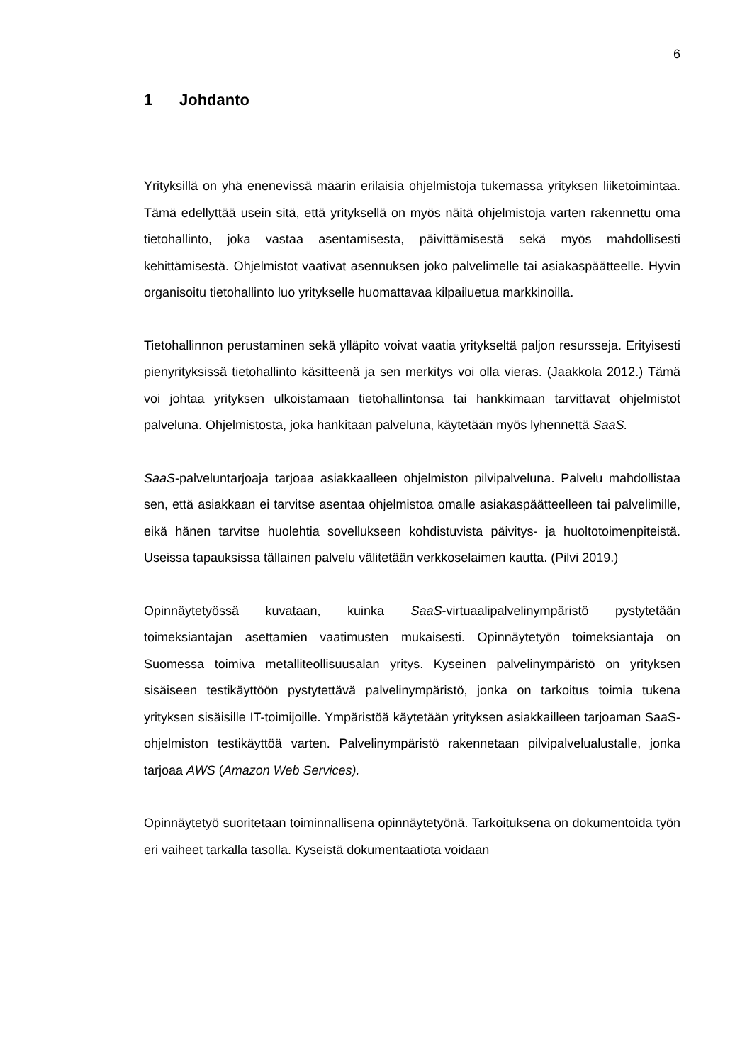6
1 Johdanto
Yrityksillä on yhä enenevissä määrin erilaisia ohjelmistoja tukemassa yrityksen liiketoimintaa. Tämä edellyttää usein sitä, että yrityksellä on myös näitä ohjelmistoja varten rakennettu oma tietohallinto, joka vastaa asentamisesta, päivittämisestä sekä myös mahdollisesti kehittämisestä. Ohjelmistot vaativat asennuksen joko palvelimelle tai asiakaspäätteelle. Hyvin organisoitu tietohallinto luo yritykselle huomattavaa kilpailuetua markkinoilla.
Tietohallinnon perustaminen sekä ylläpito voivat vaatia yritykseltä paljon resursseja. Erityisesti pienyrityksissä tietohallinto käsitteenä ja sen merkitys voi olla vieras. (Jaakkola 2012.) Tämä voi johtaa yrityksen ulkoistamaan tietohallintonsa tai hankkimaan tarvittavat ohjelmistot palveluna. Ohjelmistosta, joka hankitaan palveluna, käytetään myös lyhennettä SaaS.
SaaS-palveluntarjoaja tarjoaa asiakkaalleen ohjelmiston pilvipalveluna. Palvelu mahdollistaa sen, että asiakkaan ei tarvitse asentaa ohjelmistoa omalle asiakaspäätteelleen tai palvelimille, eikä hänen tarvitse huolehtia sovellukseen kohdistuvista päivitys- ja huoltotoimenpiteistä. Useissa tapauksissa tällainen palvelu välitetään verkkoselaimen kautta. (Pilvi 2019.)
Opinnäytetyössä kuvataan, kuinka SaaS-virtuaalipalvelinympäristö pystytetään toimeksiantajan asettamien vaatimusten mukaisesti. Opinnäytetyön toimeksiantaja on Suomessa toimiva metalliteollisuusalan yritys. Kyseinen palvelinympäristö on yrityksen sisäiseen testikäyttöön pystytettävä palvelinympäristö, jonka on tarkoitus toimia tukena yrityksen sisäisille IT-toimijoille. Ympäristöä käytetään yrityksen asiakkailleen tarjoaman SaaS-ohjelmiston testikäyttöä varten. Palvelinympäristö rakennetaan pilvipalvelualustalle, jonka tarjoaa AWS (Amazon Web Services).
Opinnäytetyö suoritetaan toiminnallisena opinnäytetyönä. Tarkoituksena on dokumentoida työn eri vaiheet tarkalla tasolla. Kyseistä dokumentaatiota voidaan